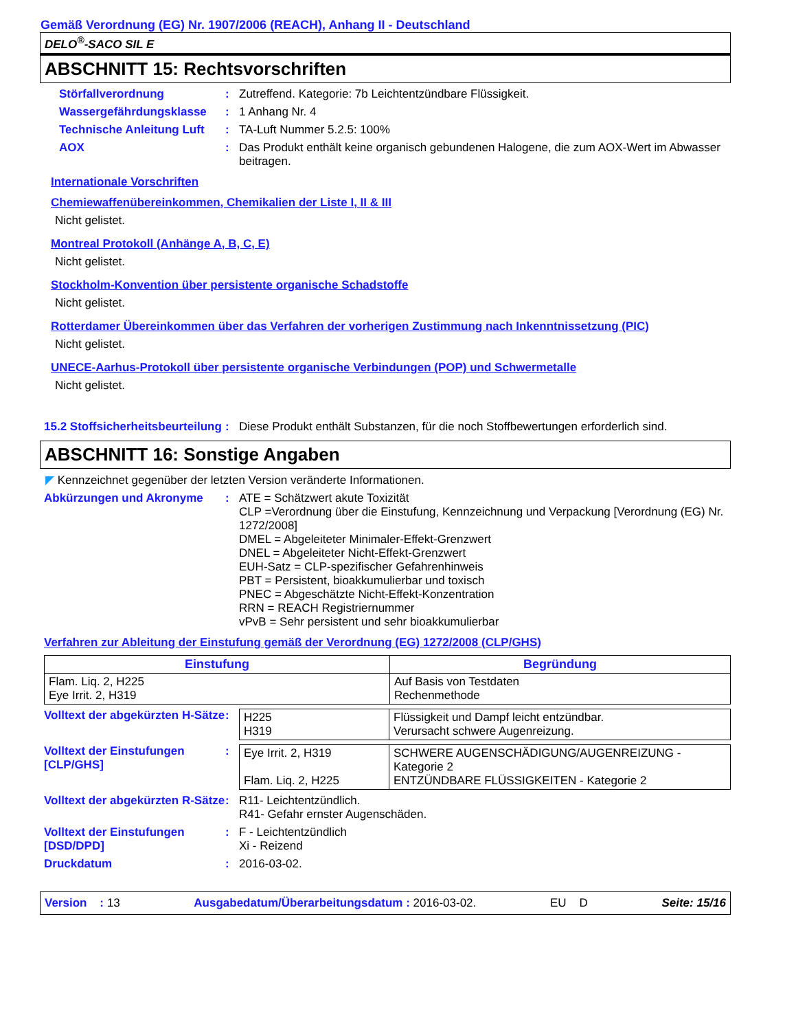Gemäß Verordnung (EG) Nr. 1907/2006 (REACH), Anhang II - Deutschland
DELO<sup>®</sup>-SACO SIL E
ABSCHNITT 15: Rechtsvorschriften
Störfallverordnung : Zutreffend. Kategorie: 7b Leichtentzündbare Flüssigkeit.
Wassergefährdungsklasse : 1 Anhang Nr. 4
Technische Anleitung Luft : TA-Luft Nummer 5.2.5: 100%
AOX : Das Produkt enthält keine organisch gebundenen Halogene, die zum AOX-Wert im Abwasser beitragen.
Internationale Vorschriften
Chemiewaffenübereinkommen, Chemikalien der Liste I, II & III
Nicht gelistet.
Montreal Protokoll (Anhänge A, B, C, E)
Nicht gelistet.
Stockholm-Konvention über persistente organische Schadstoffe
Nicht gelistet.
Rotterdamer Übereinkommen über das Verfahren der vorherigen Zustimmung nach Inkenntnissetzung (PIC)
Nicht gelistet.
UNECE-Aarhus-Protokoll über persistente organische Verbindungen (POP) und Schwermetalle
Nicht gelistet.
15.2 Stoffsicherheitsbeurteilung
: Diese Produkt enthält Substanzen, für die noch Stoffbewertungen erforderlich sind.
ABSCHNITT 16: Sonstige Angaben
◤ Kennzeichnet gegenüber der letzten Version veränderte Informationen.
Abkürzungen und Akronyme : ATE = Schätzwert akute Toxizität
CLP =Verordnung über die Einstufung, Kennzeichnung und Verpackung [Verordnung (EG) Nr. 1272/2008]
DMEL = Abgeleiteter Minimaler-Effekt-Grenzwert
DNEL = Abgeleiteter Nicht-Effekt-Grenzwert
EUH-Satz = CLP-spezifischer Gefahrenhinweis
PBT = Persistent, bioakkumulierbar und toxisch
PNEC = Abgeschätzte Nicht-Effekt-Konzentration
RRN = REACH Registriernummer
vPvB = Sehr persistent und sehr bioakkumulierbar
Verfahren zur Ableitung der Einstufung gemäß der Verordnung (EG) 1272/2008 (CLP/GHS)
| Einstufung | Begründung |
| --- | --- |
| Flam. Liq. 2, H225 Eye Irrit. 2, H319 | Auf Basis von Testdaten Rechenmethode |
Volltext der abgekürzten H-Sätze
:
| H225 H319 | Flüssigkeit und Dampf leicht entzündbar. Verursacht schwere Augenreizung. |
Volltext der Einstufungen [CLP/GHS]
:
| Eye Irrit. 2, H319 Flam. Liq. 2, H225 | SCHWERE AUGENSCHÄDIGUNG/AUGENREIZUNG - Kategorie 2 ENTZÜNDBARE FLÜSSIGKEITEN - Kategorie 2 |
Volltext der abgekürzten R-Sätze
: R11- Leichtentzündlich.
R41- Gefahr ernster Augenschäden.
Volltext der Einstufungen [DSD/DPD]
: F - Leichtentzündlich
Xi - Reizend
Druckdatum : 2016-03-02.
Version : 13 Ausgabedatum/Überarbeitungsdatum : 2016-03-02. EU D Seite: 15/16